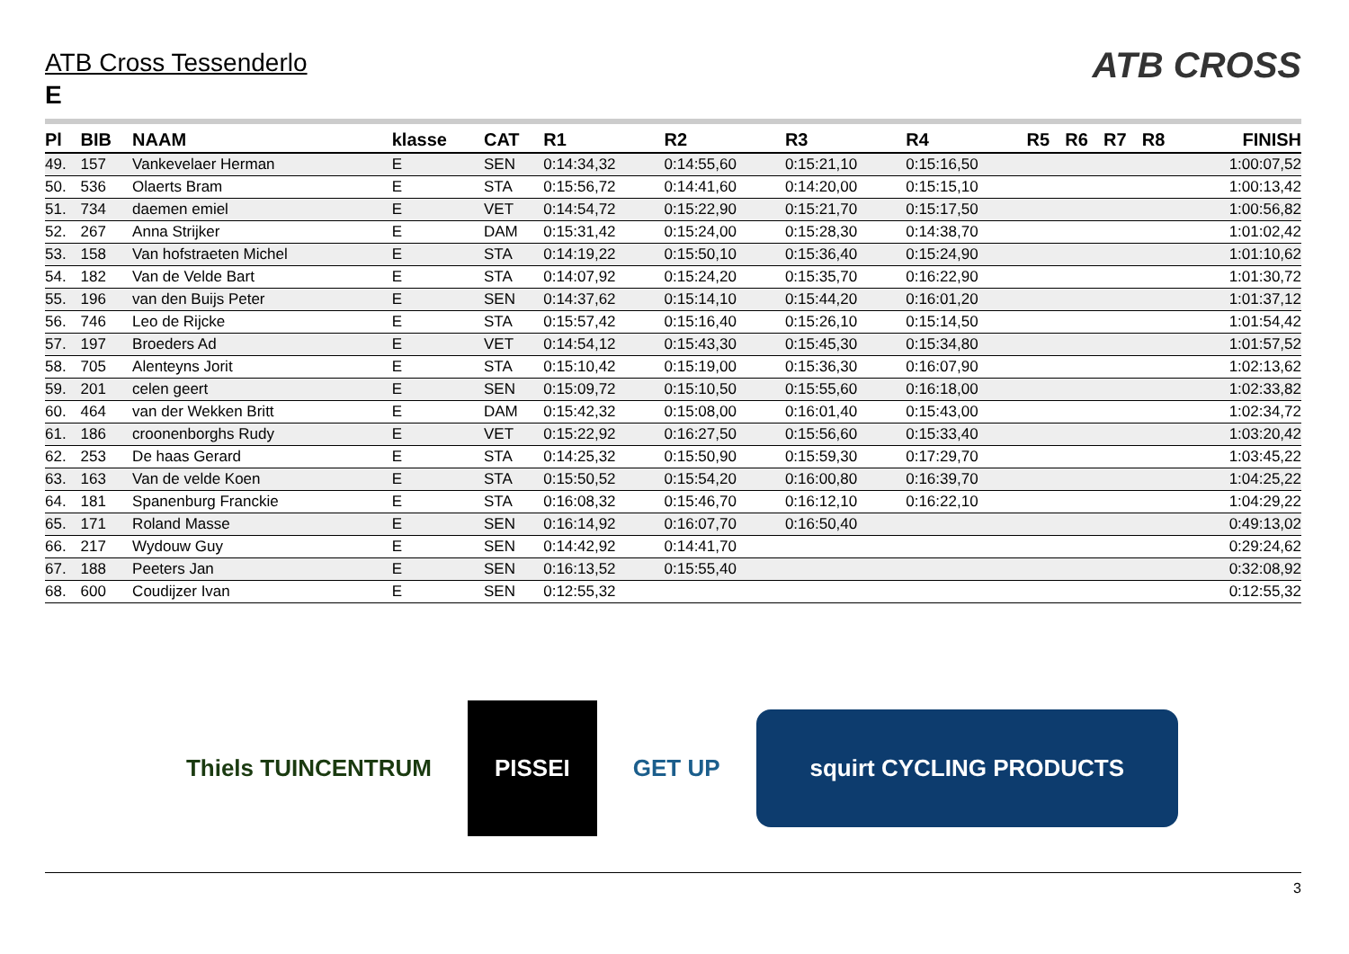ATB CROSS
ATB Cross Tessenderlo
E
| Pl | BIB | NAAM | klasse | CAT | R1 | R2 | R3 | R4 | R5 | R6 | R7 | R8 | FINISH |
| --- | --- | --- | --- | --- | --- | --- | --- | --- | --- | --- | --- | --- | --- |
| 49. | 157 | Vankevelaer Herman | E | SEN | 0:14:34,32 | 0:14:55,60 | 0:15:21,10 | 0:15:16,50 | | | | | 1:00:07,52 |
| 50. | 536 | Olaerts Bram | E | STA | 0:15:56,72 | 0:14:41,60 | 0:14:20,00 | 0:15:15,10 | | | | | 1:00:13,42 |
| 51. | 734 | daemen emiel | E | VET | 0:14:54,72 | 0:15:22,90 | 0:15:21,70 | 0:15:17,50 | | | | | 1:00:56,82 |
| 52. | 267 | Anna Strijker | E | DAM | 0:15:31,42 | 0:15:24,00 | 0:15:28,30 | 0:14:38,70 | | | | | 1:01:02,42 |
| 53. | 158 | Van hofstraeten Michel | E | STA | 0:14:19,22 | 0:15:50,10 | 0:15:36,40 | 0:15:24,90 | | | | | 1:01:10,62 |
| 54. | 182 | Van de Velde Bart | E | STA | 0:14:07,92 | 0:15:24,20 | 0:15:35,70 | 0:16:22,90 | | | | | 1:01:30,72 |
| 55. | 196 | van den Buijs Peter | E | SEN | 0:14:37,62 | 0:15:14,10 | 0:15:44,20 | 0:16:01,20 | | | | | 1:01:37,12 |
| 56. | 746 | Leo de Rijcke | E | STA | 0:15:57,42 | 0:15:16,40 | 0:15:26,10 | 0:15:14,50 | | | | | 1:01:54,42 |
| 57. | 197 | Broeders Ad | E | VET | 0:14:54,12 | 0:15:43,30 | 0:15:45,30 | 0:15:34,80 | | | | | 1:01:57,52 |
| 58. | 705 | Alenteyns Jorit | E | STA | 0:15:10,42 | 0:15:19,00 | 0:15:36,30 | 0:16:07,90 | | | | | 1:02:13,62 |
| 59. | 201 | celen geert | E | SEN | 0:15:09,72 | 0:15:10,50 | 0:15:55,60 | 0:16:18,00 | | | | | 1:02:33,82 |
| 60. | 464 | van der Wekken Britt | E | DAM | 0:15:42,32 | 0:15:08,00 | 0:16:01,40 | 0:15:43,00 | | | | | 1:02:34,72 |
| 61. | 186 | croonenborghs Rudy | E | VET | 0:15:22,92 | 0:16:27,50 | 0:15:56,60 | 0:15:33,40 | | | | | 1:03:20,42 |
| 62. | 253 | De haas Gerard | E | STA | 0:14:25,32 | 0:15:50,90 | 0:15:59,30 | 0:17:29,70 | | | | | 1:03:45,22 |
| 63. | 163 | Van de velde Koen | E | STA | 0:15:50,52 | 0:15:54,20 | 0:16:00,80 | 0:16:39,70 | | | | | 1:04:25,22 |
| 64. | 181 | Spanenburg Franckie | E | STA | 0:16:08,32 | 0:15:46,70 | 0:16:12,10 | 0:16:22,10 | | | | | 1:04:29,22 |
| 65. | 171 | Roland Masse | E | SEN | 0:16:14,92 | 0:16:07,70 | 0:16:50,40 | | | | | | 0:49:13,02 |
| 66. | 217 | Wydouw Guy | E | SEN | 0:14:42,92 | 0:14:41,70 | | | | | | | 0:29:24,62 |
| 67. | 188 | Peeters Jan | E | SEN | 0:16:13,52 | 0:15:55,40 | | | | | | | 0:32:08,92 |
| 68. | 600 | Coudijzer Ivan | E | SEN | 0:12:55,32 | | | | | | | | 0:12:55,32 |
Thiels TUINCENTRUM
PISSEI
GET UP
squirt CYCLING PRODUCTS
3